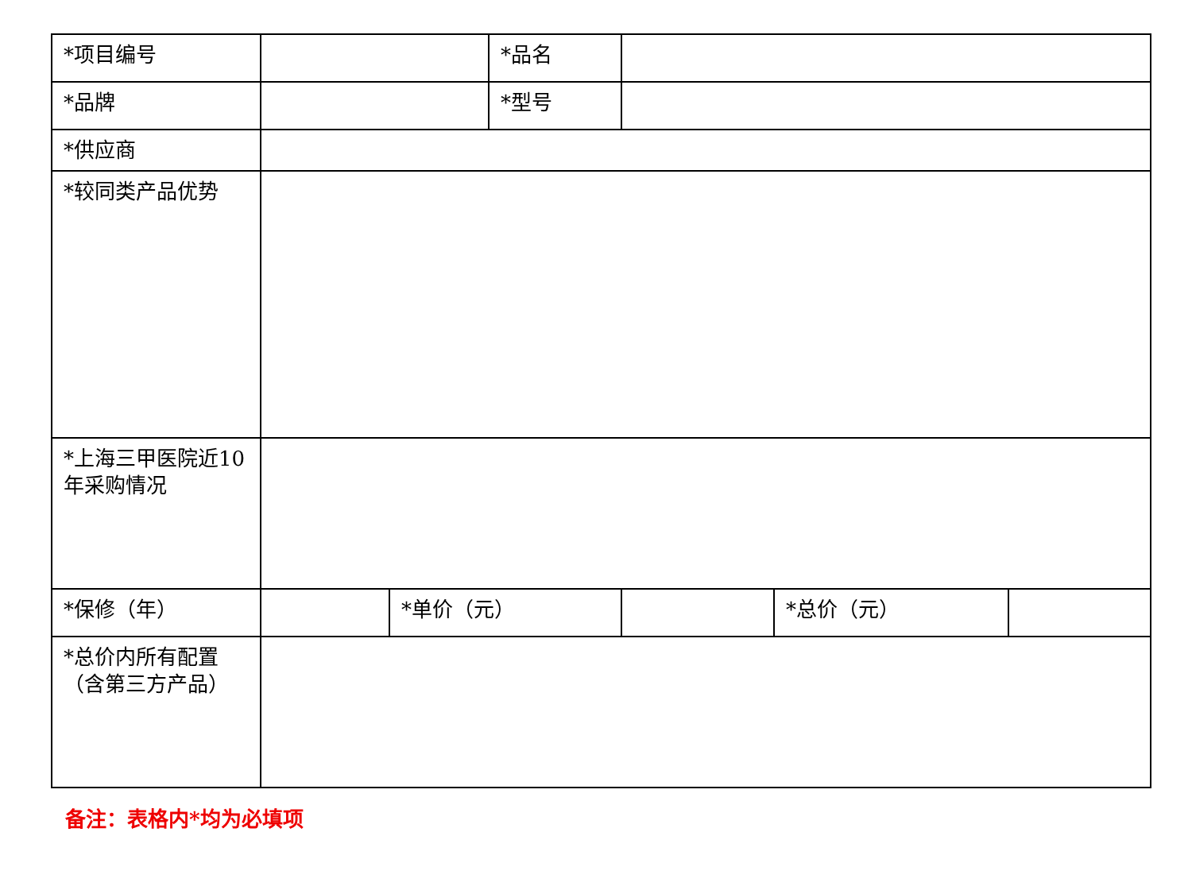| *项目编号 | | | *品名 | | | |
| *品牌 | | | *型号 | | | |
| *供应商 | | | | | | |
| *较同类产品优势 | | | | | | |
| *上海三甲医院近10年采购情况 | | | | | | |
| *保修（年） | | *单价（元） | | | *总价（元） | |
| *总价内所有配置（含第三方产品） | | | | | | |
备注：表格内*均为必填项